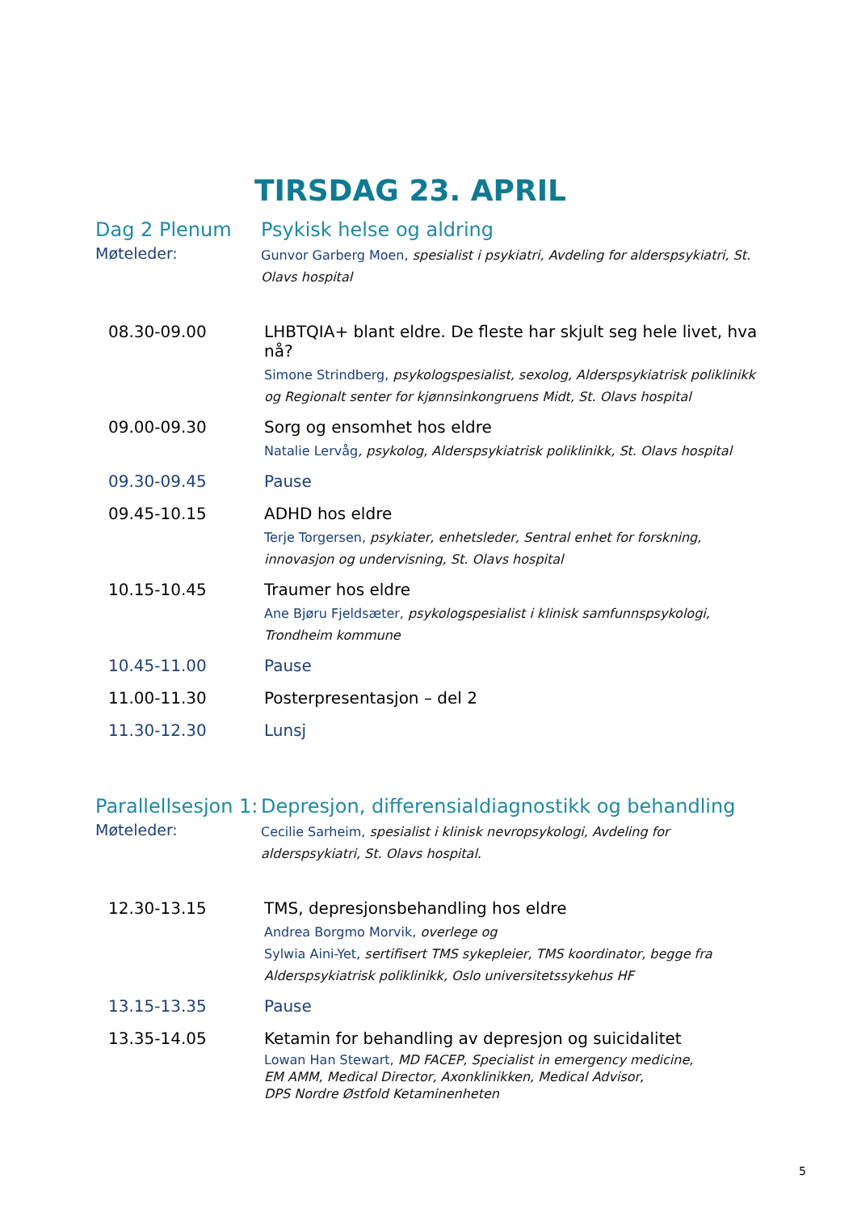TIRSDAG 23. APRIL
Dag 2 Plenum Psykisk helse og aldring
Møteleder:
Gunvor Garberg Moen, spesialist i psykiatri, Avdeling for alderspsykiatri, St. Olavs hospital
08.30-09.00 LHBTQIA+ blant eldre. De fleste har skjult seg hele livet, hva nå?
Simone Strindberg, psykologspesialist, sexolog, Alderspsykiatrisk poliklinikk og Regionalt senter for kjønnsinkongruens Midt, St. Olavs hospital
09.00-09.30 Sorg og ensomhet hos eldre
Natalie Lervåg, psykolog, Alderspsykiatrisk poliklinikk, St. Olavs hospital
09.30-09.45 Pause
09.45-10.15 ADHD hos eldre
Terje Torgersen, psykiater, enhetsleder, Sentral enhet for forskning, innovasjon og undervisning, St. Olavs hospital
10.15-10.45 Traumer hos eldre
Ane Bjøru Fjeldsæter, psykologspesialist i klinisk samfunnspsykologi, Trondheim kommune
10.45-11.00 Pause
11.00-11.30 Posterpresentasjon – del 2
11.30-12.30 Lunsj
Parallellsesjon 1:
Depresjon, differensialdiagnostikk og behandling
Møteleder:
Cecilie Sarheim, spesialist i klinisk nevropsykologi, Avdeling for alderspsykiatri, St. Olavs hospital.
12.30-13.15 TMS, depresjonsbehandling hos eldre
Andrea Borgmo Morvik, overlege og
Sylwia Aini-Yet, sertifisert TMS sykepleier, TMS koordinator, begge fra Alderspsykiatrisk poliklinikk, Oslo universitetssykehus HF
13.15-13.35 Pause
13.35-14.05 Ketamin for behandling av depresjon og suicidalitet
Lowan Han Stewart, MD FACEP, Specialist in emergency medicine,
EM AMM, Medical Director, Axonklinikken, Medical Advisor,
DPS Nordre Østfold Ketaminenheten
5